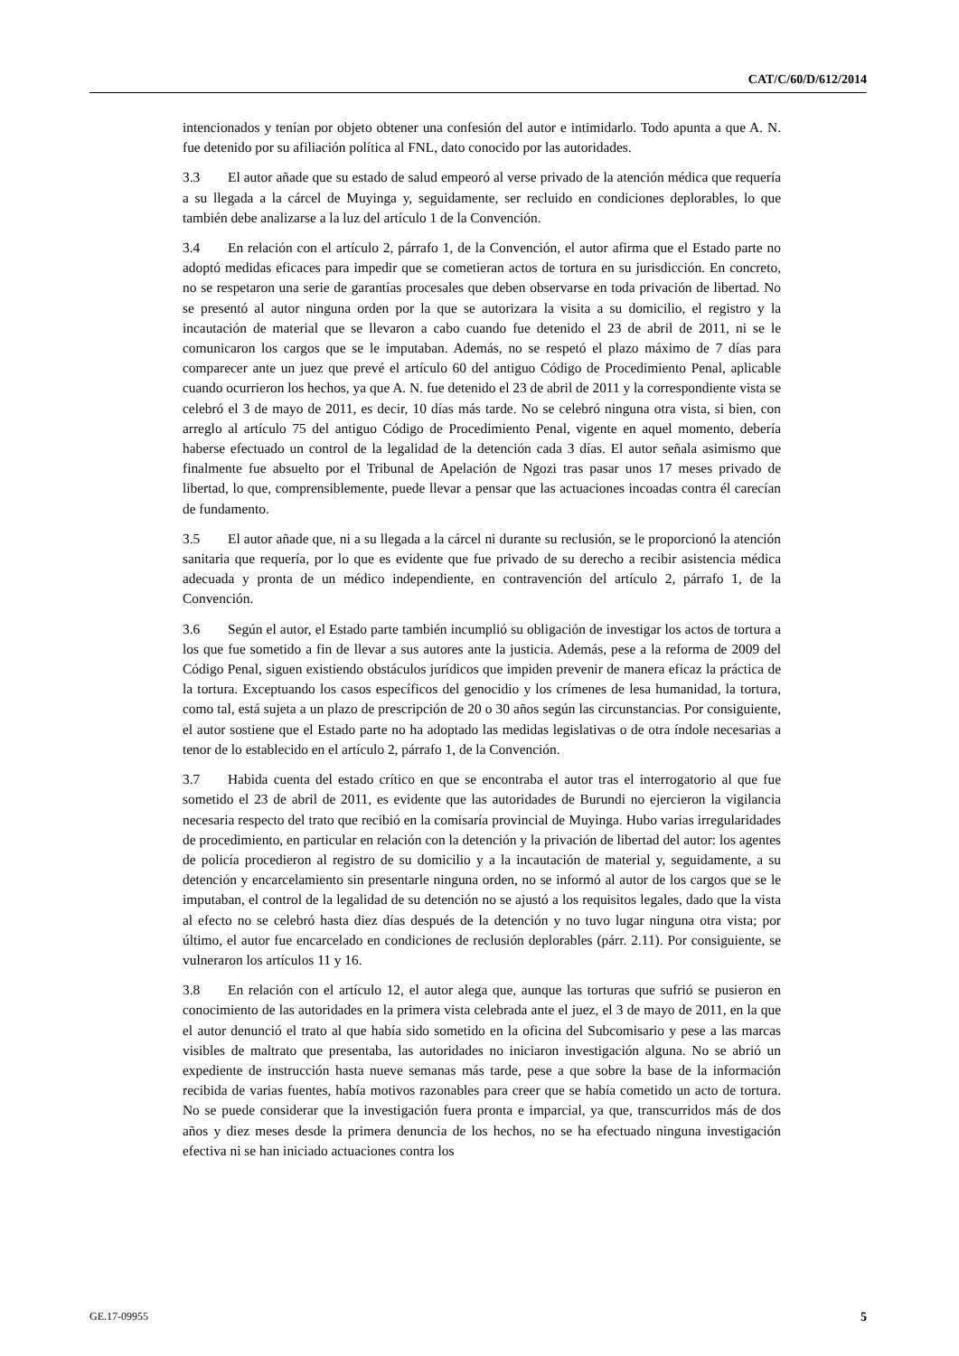CAT/C/60/D/612/2014
intencionados y tenían por objeto obtener una confesión del autor e intimidarlo. Todo apunta a que A. N. fue detenido por su afiliación política al FNL, dato conocido por las autoridades.
3.3 El autor añade que su estado de salud empeoró al verse privado de la atención médica que requería a su llegada a la cárcel de Muyinga y, seguidamente, ser recluido en condiciones deplorables, lo que también debe analizarse a la luz del artículo 1 de la Convención.
3.4 En relación con el artículo 2, párrafo 1, de la Convención, el autor afirma que el Estado parte no adoptó medidas eficaces para impedir que se cometieran actos de tortura en su jurisdicción. En concreto, no se respetaron una serie de garantías procesales que deben observarse en toda privación de libertad. No se presentó al autor ninguna orden por la que se autorizara la visita a su domicilio, el registro y la incautación de material que se llevaron a cabo cuando fue detenido el 23 de abril de 2011, ni se le comunicaron los cargos que se le imputaban. Además, no se respetó el plazo máximo de 7 días para comparecer ante un juez que prevé el artículo 60 del antiguo Código de Procedimiento Penal, aplicable cuando ocurrieron los hechos, ya que A. N. fue detenido el 23 de abril de 2011 y la correspondiente vista se celebró el 3 de mayo de 2011, es decir, 10 días más tarde. No se celebró ninguna otra vista, si bien, con arreglo al artículo 75 del antiguo Código de Procedimiento Penal, vigente en aquel momento, debería haberse efectuado un control de la legalidad de la detención cada 3 días. El autor señala asimismo que finalmente fue absuelto por el Tribunal de Apelación de Ngozi tras pasar unos 17 meses privado de libertad, lo que, comprensiblemente, puede llevar a pensar que las actuaciones incoadas contra él carecían de fundamento.
3.5 El autor añade que, ni a su llegada a la cárcel ni durante su reclusión, se le proporcionó la atención sanitaria que requería, por lo que es evidente que fue privado de su derecho a recibir asistencia médica adecuada y pronta de un médico independiente, en contravención del artículo 2, párrafo 1, de la Convención.
3.6 Según el autor, el Estado parte también incumplió su obligación de investigar los actos de tortura a los que fue sometido a fin de llevar a sus autores ante la justicia. Además, pese a la reforma de 2009 del Código Penal, siguen existiendo obstáculos jurídicos que impiden prevenir de manera eficaz la práctica de la tortura. Exceptuando los casos específicos del genocidio y los crímenes de lesa humanidad, la tortura, como tal, está sujeta a un plazo de prescripción de 20 o 30 años según las circunstancias. Por consiguiente, el autor sostiene que el Estado parte no ha adoptado las medidas legislativas o de otra índole necesarias a tenor de lo establecido en el artículo 2, párrafo 1, de la Convención.
3.7 Habida cuenta del estado crítico en que se encontraba el autor tras el interrogatorio al que fue sometido el 23 de abril de 2011, es evidente que las autoridades de Burundi no ejercieron la vigilancia necesaria respecto del trato que recibió en la comisaría provincial de Muyinga. Hubo varias irregularidades de procedimiento, en particular en relación con la detención y la privación de libertad del autor: los agentes de policía procedieron al registro de su domicilio y a la incautación de material y, seguidamente, a su detención y encarcelamiento sin presentarle ninguna orden, no se informó al autor de los cargos que se le imputaban, el control de la legalidad de su detención no se ajustó a los requisitos legales, dado que la vista al efecto no se celebró hasta diez días después de la detención y no tuvo lugar ninguna otra vista; por último, el autor fue encarcelado en condiciones de reclusión deplorables (párr. 2.11). Por consiguiente, se vulneraron los artículos 11 y 16.
3.8 En relación con el artículo 12, el autor alega que, aunque las torturas que sufrió se pusieron en conocimiento de las autoridades en la primera vista celebrada ante el juez, el 3 de mayo de 2011, en la que el autor denunció el trato al que había sido sometido en la oficina del Subcomisario y pese a las marcas visibles de maltrato que presentaba, las autoridades no iniciaron investigación alguna. No se abrió un expediente de instrucción hasta nueve semanas más tarde, pese a que sobre la base de la información recibida de varias fuentes, había motivos razonables para creer que se había cometido un acto de tortura. No se puede considerar que la investigación fuera pronta e imparcial, ya que, transcurridos más de dos años y diez meses desde la primera denuncia de los hechos, no se ha efectuado ninguna investigación efectiva ni se han iniciado actuaciones contra los
GE.17-09955 5